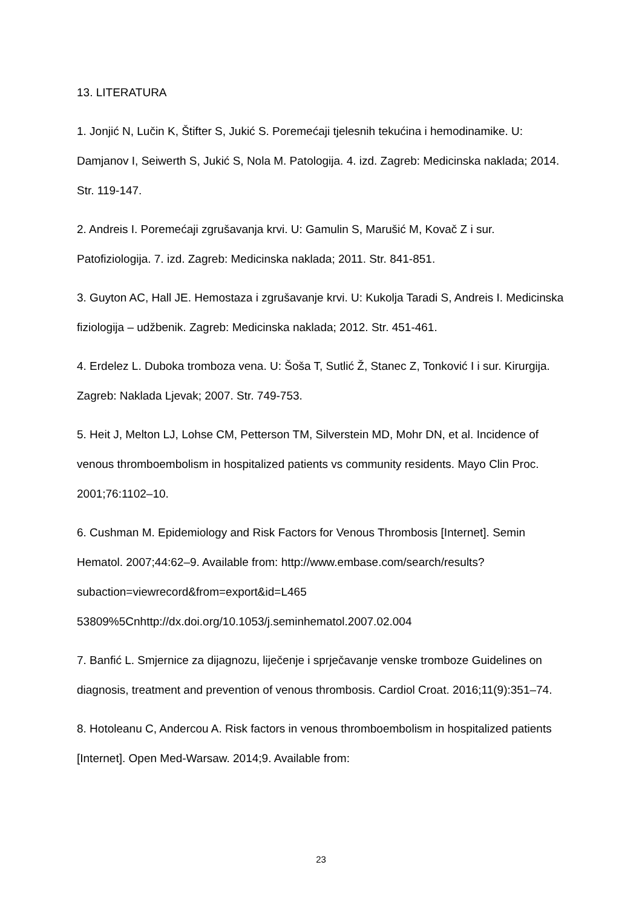13. LITERATURA
1. Jonjić N, Lučin K, Štifter S, Jukić S. Poremećaji tjelesnih tekućina i hemodinamike. U: Damjanov I, Seiwerth S, Jukić S, Nola M. Patologija. 4. izd. Zagreb: Medicinska naklada; 2014. Str. 119-147.
2. Andreis I. Poremećaji zgrušavanja krvi. U: Gamulin S, Marušić M, Kovač Z i sur. Patofiziologija. 7. izd. Zagreb: Medicinska naklada; 2011. Str. 841-851.
3. Guyton AC, Hall JE. Hemostaza i zgrušavanje krvi. U: Kukolja Taradi S, Andreis I. Medicinska fiziologija – udžbenik. Zagreb: Medicinska naklada; 2012. Str. 451-461.
4. Erdelez L. Duboka tromboza vena. U: Šoša T, Sutlić Ž, Stanec Z, Tonković I i sur. Kirurgija. Zagreb: Naklada Ljevak; 2007. Str. 749-753.
5. Heit J, Melton LJ, Lohse CM, Petterson TM, Silverstein MD, Mohr DN, et al. Incidence of venous thromboembolism in hospitalized patients vs community residents. Mayo Clin Proc. 2001;76:1102–10.
6. Cushman M. Epidemiology and Risk Factors for Venous Thrombosis [Internet]. Semin Hematol. 2007;44:62–9. Available from: http://www.embase.com/search/results?subaction=viewrecord&from=export&id=L465
53809%5Cnhttp://dx.doi.org/10.1053/j.seminhematol.2007.02.004
7. Banfić L. Smjernice za dijagnozu, liječenje i sprječavanje venske tromboze Guidelines on diagnosis, treatment and prevention of venous thrombosis. Cardiol Croat. 2016;11(9):351–74.
8. Hotoleanu C, Andercou A. Risk factors in venous thromboembolism in hospitalized patients [Internet]. Open Med-Warsaw. 2014;9. Available from:
23